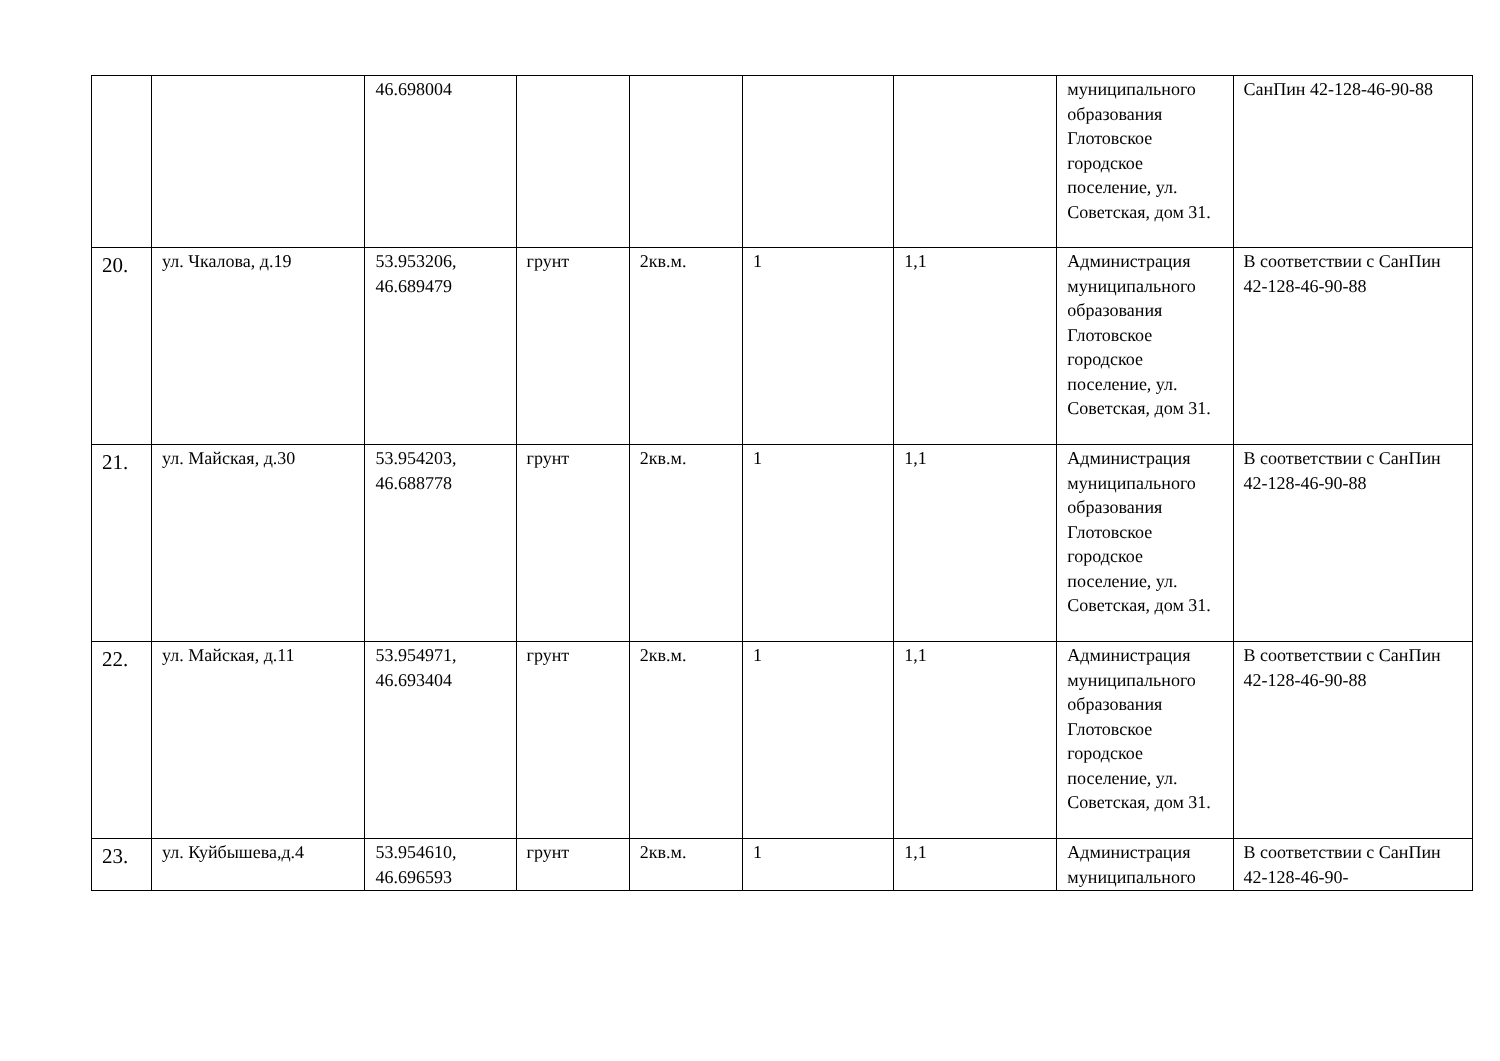| | | 46.698004 | | | | | муниципального образования Глотовское городское поселение, ул. Советская, дом 31. | СанПин 42-128-46-90-88 |
| 20. | ул. Чкалова, д.19 | 53.953206, 46.689479 | грунт | 2кв.м. | 1 | 1,1 | Администрация муниципального образования Глотовское городское поселение, ул. Советская, дом 31. | В соответствии с СанПин 42-128-46-90-88 |
| 21. | ул. Майская, д.30 | 53.954203, 46.688778 | грунт | 2кв.м. | 1 | 1,1 | Администрация муниципального образования Глотовское городское поселение, ул. Советская, дом 31. | В соответствии с СанПин 42-128-46-90-88 |
| 22. | ул. Майская, д.11 | 53.954971, 46.693404 | грунт | 2кв.м. | 1 | 1,1 | Администрация муниципального образования Глотовское городское поселение, ул. Советская, дом 31. | В соответствии с СанПин 42-128-46-90-88 |
| 23. | ул. Куйбышева,д.4 | 53.954610, 46.696593 | грунт | 2кв.м. | 1 | 1,1 | Администрация муниципального | В соответствии с СанПин 42-128-46-90- |